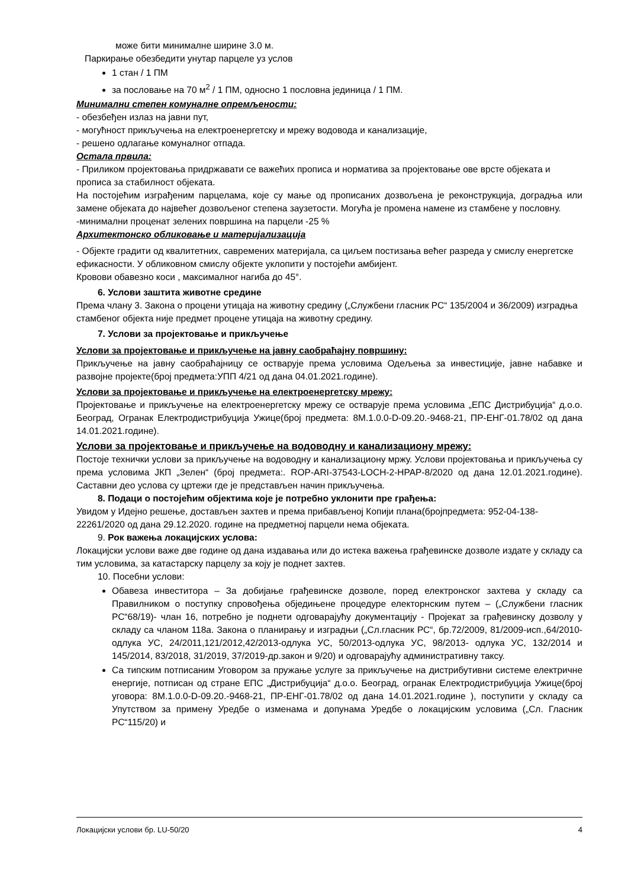може бити минималне ширине 3.0 м.
Паркирање обезбедити унутар парцеле уз услов
1 стан / 1 ПМ
за пословање на 70 м<sup>2</sup> / 1 ПМ, односно 1 пословна јединица / 1 ПМ.
Минимални степен комуналне опремљености:
- обезбеђен излаз на јавни пут,
- могућност прикључења на електроенергетску и мрежу водовода и канализације,
- решено одлагање комуналног отпада.
Остала првила:
- Приликом пројектовања придржавати се важећих прописа и норматива за пројектовање ове врсте објеката и прописа за стабилност објеката.
На постојећим изграђеним парцелама, које су мање од прописаних дозвољена је реконструкција, доградња или замене објеката до највећег дозвољеног степена заузетости. Могућа је промена намене из стамбене у пословну.
-минимални проценат зелених површина на парцели -25 %
Архитектонско обликовање и материјализација
- Објекте градити од квалитетних, савремених материјала, са циљем постизања већег разреда у смислу енергетске ефикасности. У обликовном смислу објекте уклопити у постојећи амбијент.
Кровови обавезно коси , максималног нагиба до 45°.
6. Услови заштита животне средине
Према члану 3. Закона о процени утицаја на животну средину („Службени гласник РС“ 135/2004 и 36/2009) изградња стамбеног објекта није предмет процене утицаја на животну средину.
7. Услови за пројектовање и прикључење
Услови за пројектовање и прикључење на јавну саобраћајну површину:
Прикључење на јавну саобраћајницу се остварује према условима Одељења за инвестиције, јавне набавке и развојне пројекте(број предмета:УПП 4/21 од дана 04.01.2021.године).
Услови за пројектовање и прикључење на електроенергетску мрежу:
Пројектовање и прикључење на електроенергетску мрежу се остварује према условима „ЕПС Дистрибуција“ д.о.о. Београд, Огранак Електродистрибуција Ужице(број предмета: 8М.1.0.0-D-09.20.-9468-21, ПР-ЕНГ-01.78/02 од дана 14.01.2021.године).
Услови за пројектовање и прикључење на водоводну и канализациону мрежу:
Постоје технички услови за прикључење на водоводну и канализациону мржу. Услови пројектовања и прикључења су према условима ЈКП „Зелен“ (број предмета:. ROP-ARI-37543-LOCH-2-HPAP-8/2020 од дана 12.01.2021.године). Саставни део услова су цртежи где је представљен начин прикључења.
8. Подаци о постојећим објектима које је потребно уклонити пре грађења:
Увидом у Идејно решење, достављен захтев и према прибављеној Копији плана(бројпредмета: 952-04-138-22261/2020 од дана 29.12.2020. године на предметној парцели нема објеката.
9. Рок важења локацијских услова:
Локацијски услови важе две године од дана издавања или до истека важења грађевинске дозволе издате у складу са тим условима, за катастарску парцелу за коју је поднет захтев.
10. Посебни услови:
Обавеза инвеститора – За добијање грађевинске дозволе, поред електронског захтева у складу са Правилником о поступку спровођења обједињене процедуре електорнским путем – („Службени гласник РС“68/19)- члан 16, потребно је поднети одговарајућу документацију - Пројекат за грађевинску дозволу у складу са чланом 118а. Закона о планирању и изградњи („Сл.гласник РС“, бр.72/2009, 81/2009-исп.,64/2010-одлука УС, 24/2011,121/2012,42/2013-одлука УС, 50/2013-одлука УС, 98/2013- одлука УС, 132/2014 и 145/2014, 83/2018, 31/2019, 37/2019-др.закон и 9/20) и одговарајућу административну таксу.
Са типским потписаним Уговором за пружање услуге за прикључење на дистрибутивни системе електричне енергије, потписан од стране ЕПС „Дистрибуција“ д.о.о. Београд, огранак Електродистрибуција Ужице(број уговора: 8М.1.0.0-D-09.20.-9468-21, ПР-ЕНГ-01.78/02 од дана 14.01.2021.године ), поступити у складу са Упутством за примену Уредбе о изменама и допунама Уредбе о локацијским условима („Сл. Гласник РС“115/20) и
Локацијски услови бр. LU-50/20 4